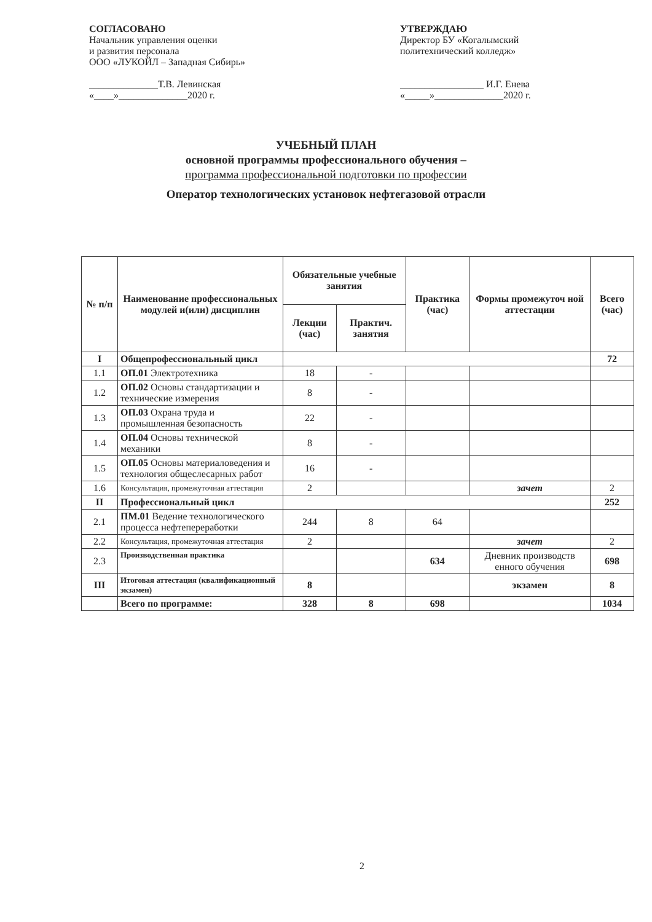СОГЛАСОВАНО
Начальник управления оценки
и развития персонала
ООО «ЛУКОЙЛ – Западная Сибирь»
______________Т.В. Левинская
«____»______________2020 г.
УТВЕРЖДАЮ
Директор БУ «Когалымский
политехнический колледж»
_________________ И.Г. Енева
«_____»______________2020 г.
УЧЕБНЫЙ ПЛАН
основной программы профессионального обучения –
программа профессиональной подготовки по профессии
Оператор технологических установок нефтегазовой отрасли
| № п/п | Наименование профессиональных модулей и(или) дисциплин | Обязательные учебные занятия | | Практика (час) | Формы промежуточ ной аттестации | Всего (час) |
| --- | --- | --- | --- | --- | --- | --- |
| | | Лекции (час) | Практич. занятия | | | |
| I | Общепрофессиональный цикл | | | | | 72 |
| 1.1 | ОП.01 Электротехника | 18 | - | | | |
| 1.2 | ОП.02 Основы стандартизации и технические измерения | 8 | - | | | |
| 1.3 | ОП.03 Охрана труда и промышленная безопасность | 22 | - | | | |
| 1.4 | ОП.04 Основы технической механики | 8 | - | | | |
| 1.5 | ОП.05 Основы материаловедения и технология общеслесарных работ | 16 | - | | | |
| 1.6 | Консультация, промежуточная аттестация | 2 | | | зачет | 2 |
| II | Профессиональный цикл | | | | | 252 |
| 2.1 | ПМ.01 Ведение технологического процесса нефтепереработки | 244 | 8 | 64 | | |
| 2.2 | Консультация, промежуточная аттестация | 2 | | | зачет | 2 |
| 2.3 | Производственная практика | | | 634 | Дневник производств енного обучения | 698 |
| III | Итоговая аттестация (квалификационный экзамен) | 8 | | | экзамен | 8 |
| | Всего по программе: | 328 | 8 | 698 | | 1034 |
2